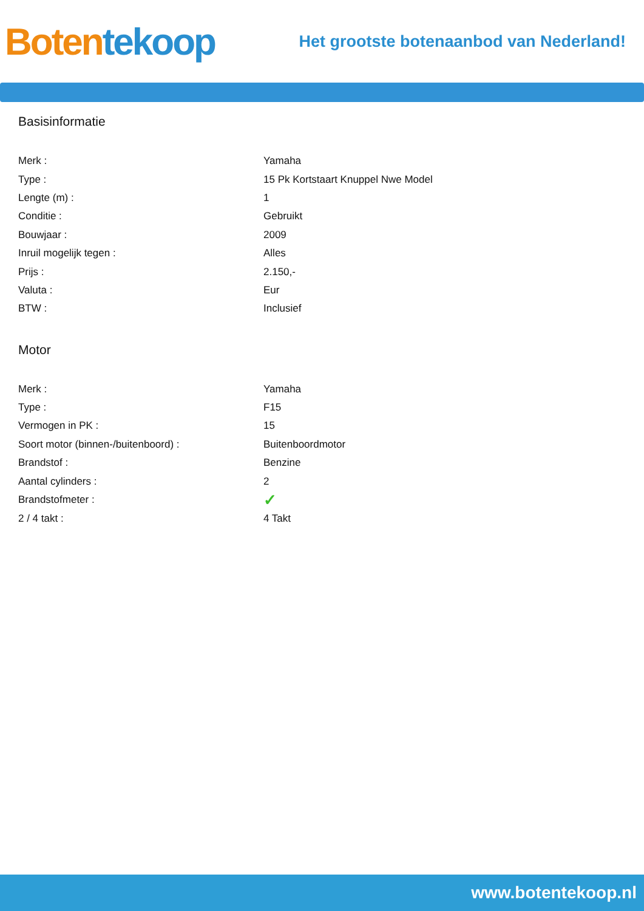Boten tekoop
Het grootste botenaanbod van Nederland!
Basisinformatie
| Merk : | Yamaha |
| Type : | 15 Pk Kortstaart Knuppel Nwe Model |
| Lengte (m) : | 1 |
| Conditie : | Gebruikt |
| Bouwjaar : | 2009 |
| Inruil mogelijk tegen : | Alles |
| Prijs : | 2.150,- |
| Valuta : | Eur |
| BTW : | Inclusief |
Motor
| Merk : | Yamaha |
| Type : | F15 |
| Vermogen in PK : | 15 |
| Soort motor (binnen-/buitenboord) : | Buitenboordmotor |
| Brandstof : | Benzine |
| Aantal cylinders : | 2 |
| Brandstofmeter : | ✓ |
| 2 / 4 takt : | 4 Takt |
www.botentekoop.nl